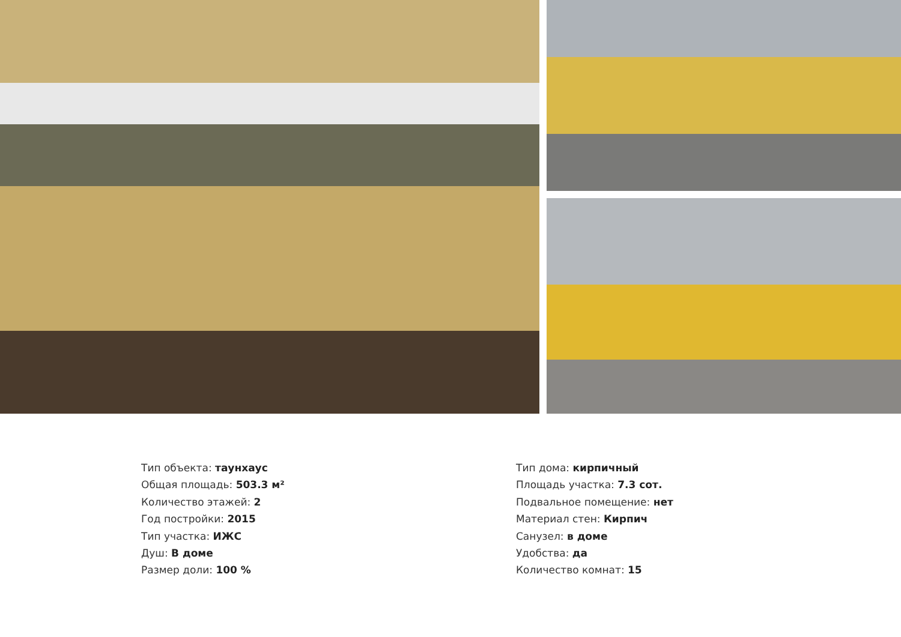Тип объекта: таунхаус
Общая площадь: 503.3 м²
Количество этажей: 2
Год постройки: 2015
Тип участка: ИЖС
Душ: В доме
Размер доли: 100 %
Тип дома: кирпичный
Площадь участка: 7.3 сот.
Подвальное помещение: нет
Материал стен: Кирпич
Санузел: в доме
Удобства: да
Количество комнат: 15